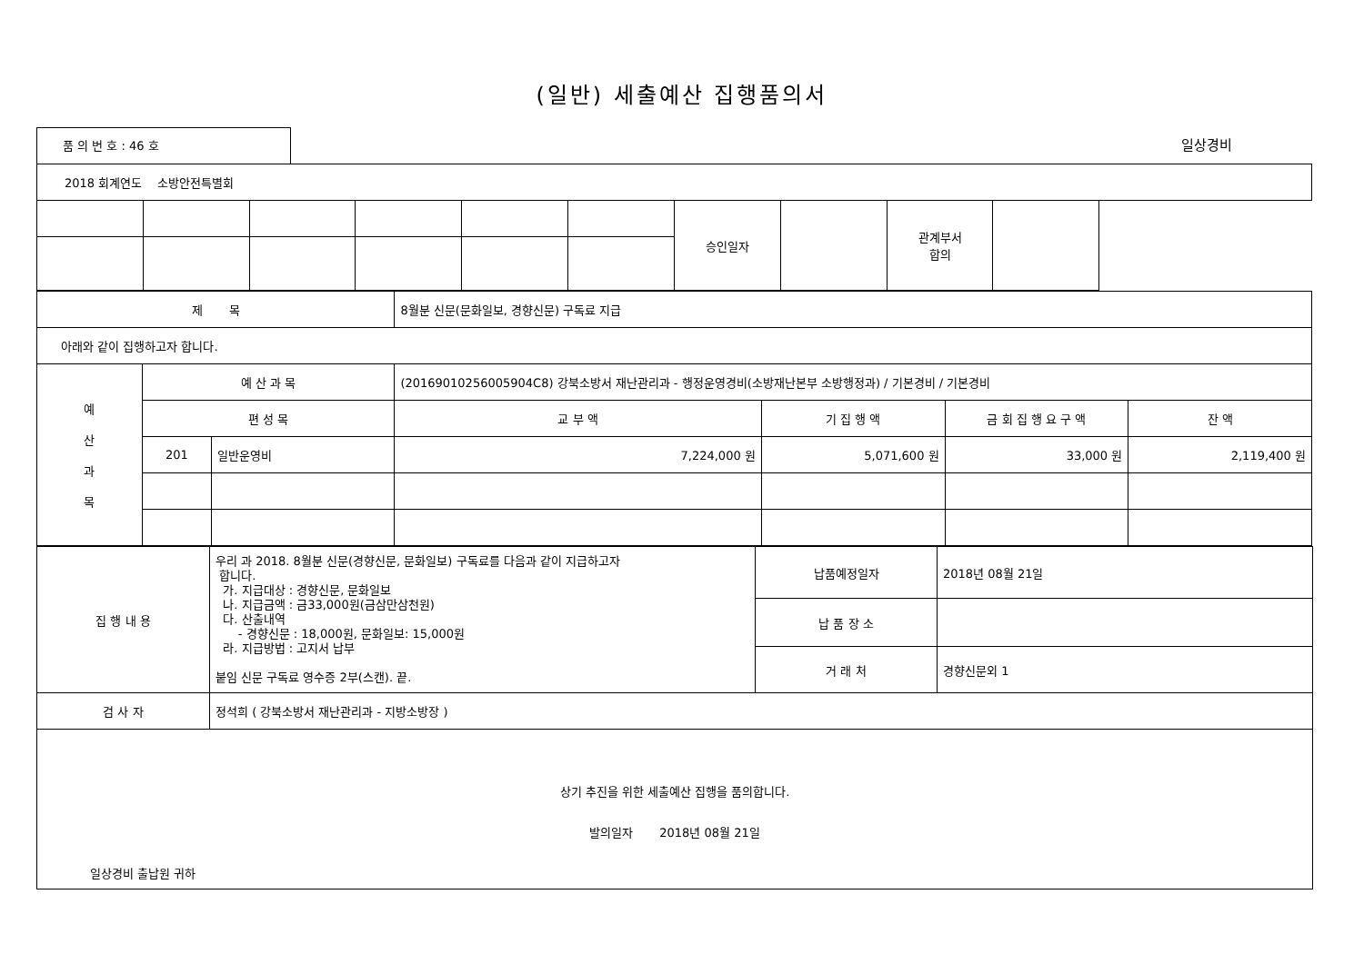(일반) 세출예산 집행품의서
품 의 번 호 : 46 호
일상경비
| 2018 회계연도 소방안전특별회 | | | | | | | | | |
| | | | | | | 승인일자 | | 관계부서 합의 | |
| 제 목 | | | 8월분 신문(문화일보, 경향신문) 구독료 지급 | | | |
| 아래와 같이 집행하고자 합니다. | | | | | | |
| 예 산 과 목 | 예 산 과 목 | | (20169010256005904C8) 강북소방서 재난관리과 - 행정운영경비(소방재난본부 소방행정과) / 기본경비 / 기본경비 | | | |
| | 편 성 목 | | 교 부 액 | 기 집 행 액 | 금 회 집 행 요 구 액 | 잔 액 |
| | 201 | 일반운영비 | 7,224,000 원 | 5,071,600 원 | 33,000 원 | 2,119,400 원 |
| 집 행 내 용 | 우리 과 2018. 8월분 신문(경향신문, 문화일보) 구독료를 다음과 같이 지급하고자 합니다. 가. 지급대상 : 경향신문, 문화일보 나. 지급금액 : 금33,000원(금삼만삼천원) 다. 산출내역 - 경향신문 : 18,000원, 문화일보: 15,000원 라. 지급방법 : 고지서 납부 붙임 신문 구독료 영수증 2부(스캔). 끝. | 납품예정일자 | 2018년 08월 21일 |
| | | 납 품 장 소 | |
| | | 거 래 처 | 경향신문외 1 |
| 검 사 자 | 정석희 ( 강북소방서 재난관리과 - 지방소방장 ) | | |
| 상기 추진을 위한 세출예산 집행을 품의합니다. 발의일자 2018년 08월 21일 일상경비 출납원 귀하 | | | |